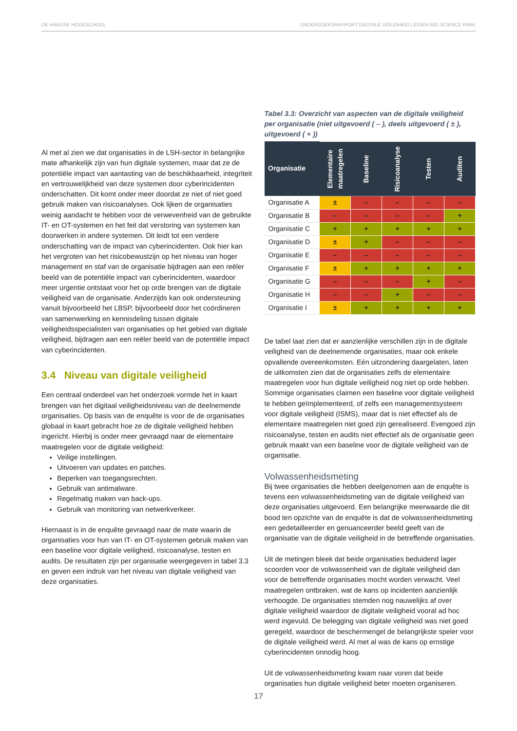DE HAAGSE HOGESCHOOL ONDERZOEKSRAPPORT DIGITALE VEILIGHEID LEIDEN BIO SCIENCE PARK
Al met al zien we dat organisaties in de LSH-sector in belangrijke mate afhankelijk zijn van hun digitale systemen, maar dat ze de potentiële impact van aantasting van de beschikbaarheid, integriteit en vertrouwelijkheid van deze systemen door cyberincidenten onderschatten. Dit komt onder meer doordat ze niet of niet goed gebruik maken van risicoanalyses. Ook lijken de organisaties weinig aandacht te hebben voor de verwevenheid van de gebruikte IT- en OT-systemen en het feit dat verstoring van systemen kan doorwerken in andere systemen. Dit leidt tot een verdere onderschatting van de impact van cyberincidenten. Ook hier kan het vergroten van het risicobewustzijn op het niveau van hoger management en staf van de organisatie bijdragen aan een reëler beeld van de potentiële impact van cyberincidenten, waardoor meer urgentie ontstaat voor het op orde brengen van de digitale veiligheid van de organisatie. Anderzijds kan ook ondersteuning vanuit bijvoorbeeld het LBSP, bijvoorbeeld door het coördineren van samenwerking en kennisdeling tussen digitale veiligheidsspecialisten van organisaties op het gebied van digitale veiligheid, bijdragen aan een reëler beeld van de potentiële impact van cyberincidenten.
3.4 Niveau van digitale veiligheid
Een centraal onderdeel van het onderzoek vormde het in kaart brengen van het digitaal veiligheidsniveau van de deelnemende organisaties. Op basis van de enquête is voor de de organisaties globaal in kaart gebracht hoe ze de digitale veiligheid hebben ingericht. Hierbij is onder meer gevraagd naar de elementaire maatregelen voor de digitale veiligheid:
Veilige instellingen.
Uitvoeren van updates en patches.
Beperken van toegangsrechten.
Gebruik van antimalware.
Regelmatig maken van back-ups.
Gebruik van monitoring van netwerkverkeer.
Hiernaast is in de enquête gevraagd naar de mate waarin de organisaties voor hun van IT- en OT-systemen gebruik maken van een baseline voor digitale veiligheid, risicoanalyse, testen en audits. De resultaten zijn per organisatie weergegeven in tabel 3.3 en geven een indruk van het niveau van digitale veiligheid van deze organisaties.
Tabel 3.3: Overzicht van aspecten van de digitale veiligheid per organisatie (niet uitgevoerd ( – ), deels uitgevoerd ( ± ), uitgevoerd ( + ))
| Organisatie | Elementaire maatregelen | Baseline | Risicoanalyse | Testen | Auditen |
| --- | --- | --- | --- | --- | --- |
| Organisatie A | ± | – | – | – | – |
| Organisatie B | – | – | – | – | + |
| Organisatie C | + | + | + | + | + |
| Organisatie D | ± | + | – | – | – |
| Organisatie E | – | – | – | – | – |
| Organisatie F | ± | + | + | + | + |
| Organisatie G | – | – | – | + | – |
| Organisatie H | – | – | + | – | – |
| Organisatie I | ± | + | + | + | + |
De tabel laat zien dat er aanzienlijke verschillen zijn in de digitale veiligheid van de deelnemende organisaties, maar ook enkele opvallende overeenkomsten. Eén uitzondering daargelaten, laten de uitkomsten zien dat de organisaties zelfs de elementaire maatregelen voor hun digitale veiligheid nog niet op orde hebben. Sommige organisaties claimen een baseline voor digitale veiligheid te hebben geïmplementeerd, of zelfs een managementsysteem voor digitale veiligheid (ISMS), maar dat is niet effectief als de elementaire maatregelen niet goed zijn gerealiseerd. Evengoed zijn risicoanalyse, testen en audits niet effectief als de organisatie geen gebruik maakt van een baseline voor de digitale veiligheid van de organisatie.
Volwassenheidsmeting
Bij twee organisaties die hebben deelgenomen aan de enquête is tevens een volwassenheidsmeting van de digitale veiligheid van deze organisaties uitgevoerd. Een belangrijke meerwaarde die dit bood ten opzichte van de enquête is dat de volwassenheidsmeting een gedetailleerder en genuanceerder beeld geeft van de organisatie van de digitale veiligheid in de betreffende organisaties.
Uit de metingen bleek dat beide organisaties beduidend lager scoorden voor de volwassenheid van de digitale veiligheid dan voor de betreffende organisaties mocht worden verwacht. Veel maatregelen ontbraken, wat de kans op incidenten aanzienlijk verhoogde. De organisaties stemden nog nauwelijks af over digitale veiligheid waardoor de digitale veiligheid vooral ad hoc werd ingevuld. De belegging van digitale veiligheid was niet goed geregeld, waardoor de beschermengel de belangrijkste speler voor de digitale veiligheid werd. Al met al was de kans op ernstige cyberincidenten onnodig hoog.
Uit de volwassenheidsmeting kwam naar voren dat beide organisaties hun digitale veiligheid beter moeten organiseren.
17